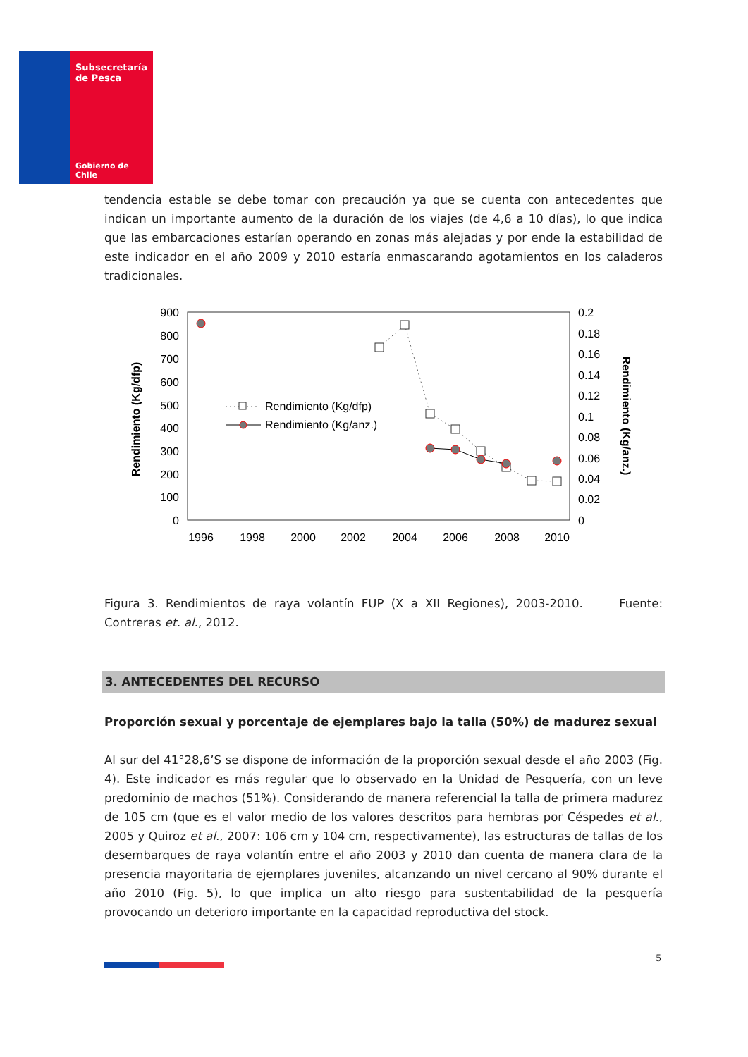Subsecretaría
de Pesca
Gobierno de Chile
tendencia estable se debe tomar con precaución ya que se cuenta con antecedentes que indican un importante aumento de la duración de los viajes (de 4,6 a 10 días), lo que indica que las embarcaciones estarían operando en zonas más alejadas y por ende la estabilidad de este indicador en el año 2009 y 2010 estaría enmascarando agotamientos en los caladeros tradicionales.
Rendimiento (Kg/dfp)
Rendimiento (Kg/anz.)
900
800
700
600
500
400
300
200
100
0
0.2
0.18
0.16
0.14
0.12
0.1
0.08
0.06
0.04
0.02
0
1996
1998
2000
2002
2004
2006
2008
2010
Rendimiento (Kg/dfp)
Rendimiento (Kg/anz.)
Figura 3. Rendimientos de raya volantín FUP (X a XII Regiones), 2003-2010. Fuente: Contreras et. al., 2012.
3. ANTECEDENTES DEL RECURSO
Proporción sexual y porcentaje de ejemplares bajo la talla (50%) de madurez sexual
Al sur del 41°28,6’S se dispone de información de la proporción sexual desde el año 2003 (Fig. 4). Este indicador es más regular que lo observado en la Unidad de Pesquería, con un leve predominio de machos (51%). Considerando de manera referencial la talla de primera madurez de 105 cm (que es el valor medio de los valores descritos para hembras por Céspedes et al., 2005 y Quiroz et al., 2007: 106 cm y 104 cm, respectivamente), las estructuras de tallas de los desembarques de raya volantín entre el año 2003 y 2010 dan cuenta de manera clara de la presencia mayoritaria de ejemplares juveniles, alcanzando un nivel cercano al 90% durante el año 2010 (Fig. 5), lo que implica un alto riesgo para sustentabilidad de la pesquería provocando un deterioro importante en la capacidad reproductiva del stock.
5